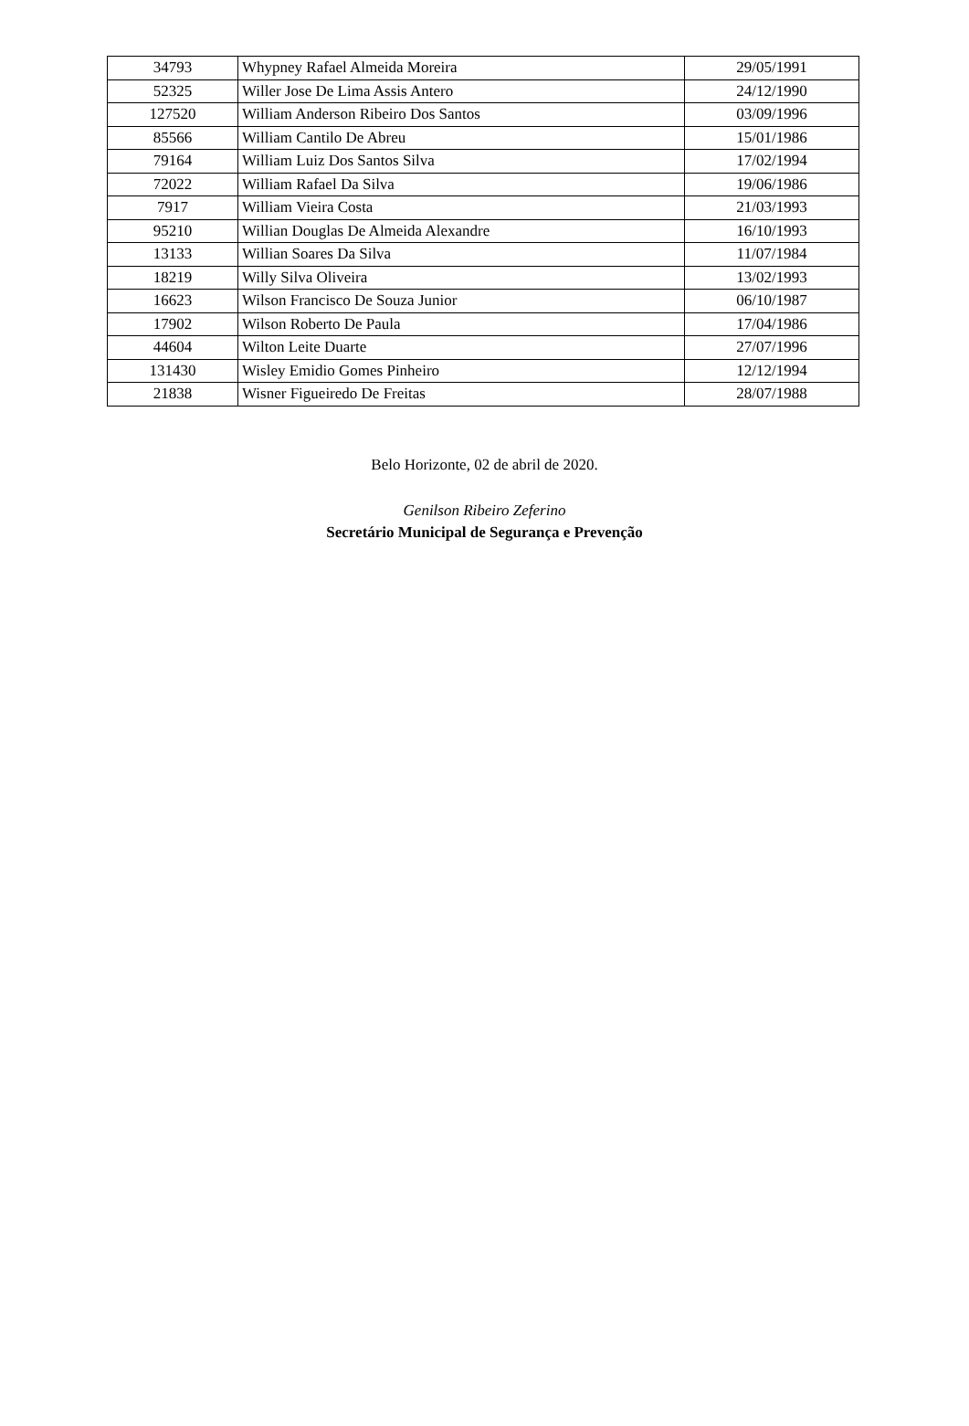| 34793 | Whypney Rafael Almeida Moreira | 29/05/1991 |
| 52325 | Willer Jose De Lima Assis Antero | 24/12/1990 |
| 127520 | William Anderson Ribeiro Dos Santos | 03/09/1996 |
| 85566 | William Cantilo De Abreu | 15/01/1986 |
| 79164 | William Luiz Dos Santos Silva | 17/02/1994 |
| 72022 | William Rafael Da Silva | 19/06/1986 |
| 7917 | William Vieira Costa | 21/03/1993 |
| 95210 | Willian Douglas De Almeida Alexandre | 16/10/1993 |
| 13133 | Willian Soares Da Silva | 11/07/1984 |
| 18219 | Willy Silva Oliveira | 13/02/1993 |
| 16623 | Wilson Francisco De Souza Junior | 06/10/1987 |
| 17902 | Wilson Roberto De Paula | 17/04/1986 |
| 44604 | Wilton Leite Duarte | 27/07/1996 |
| 131430 | Wisley Emidio Gomes Pinheiro | 12/12/1994 |
| 21838 | Wisner Figueiredo De Freitas | 28/07/1988 |
Belo Horizonte, 02 de abril de 2020.
Genilson Ribeiro Zeferino
Secretário Municipal de Segurança e Prevenção